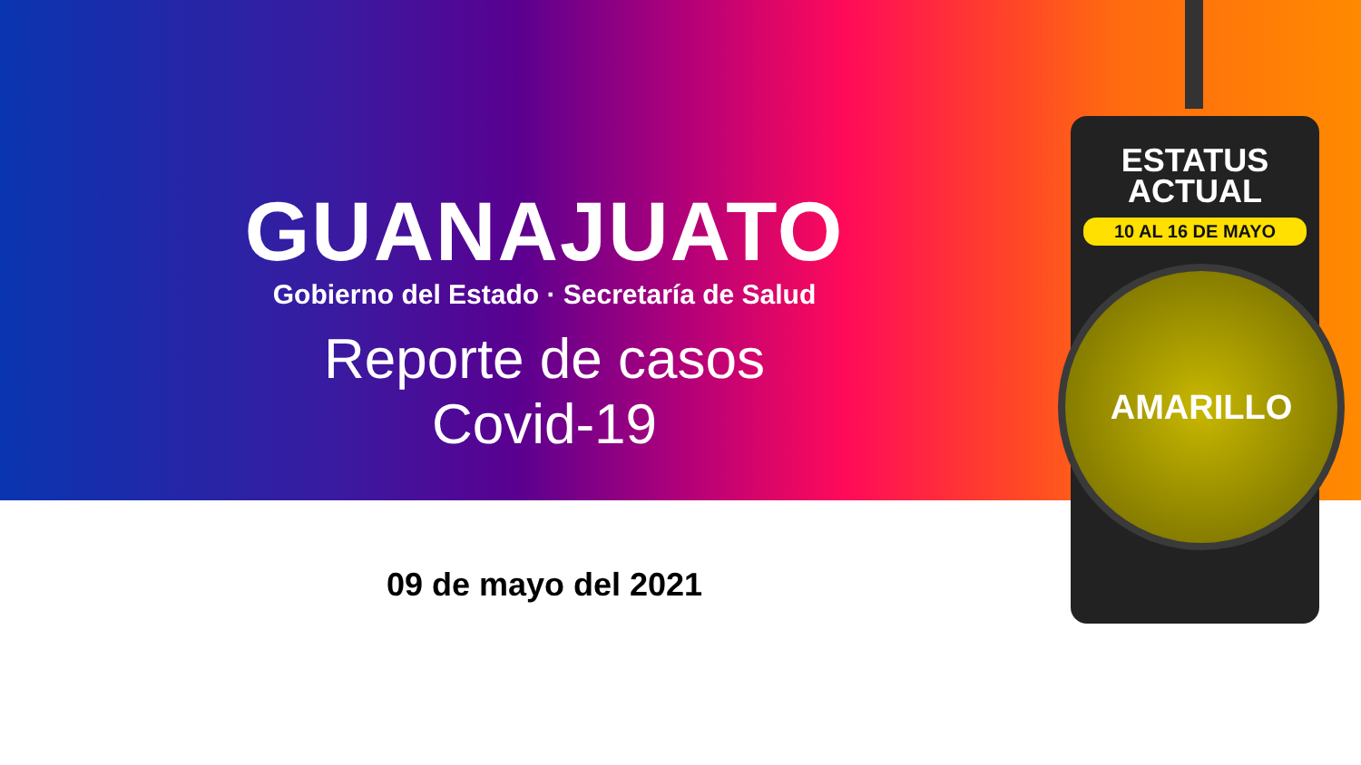GUANAJUATO
Gobierno del Estado · Secretaría de Salud
Reporte de casos
Covid-19
09 de mayo del 2021
ESTATUS
ACTUAL
10 AL 16 DE MAYO
AMARILLO